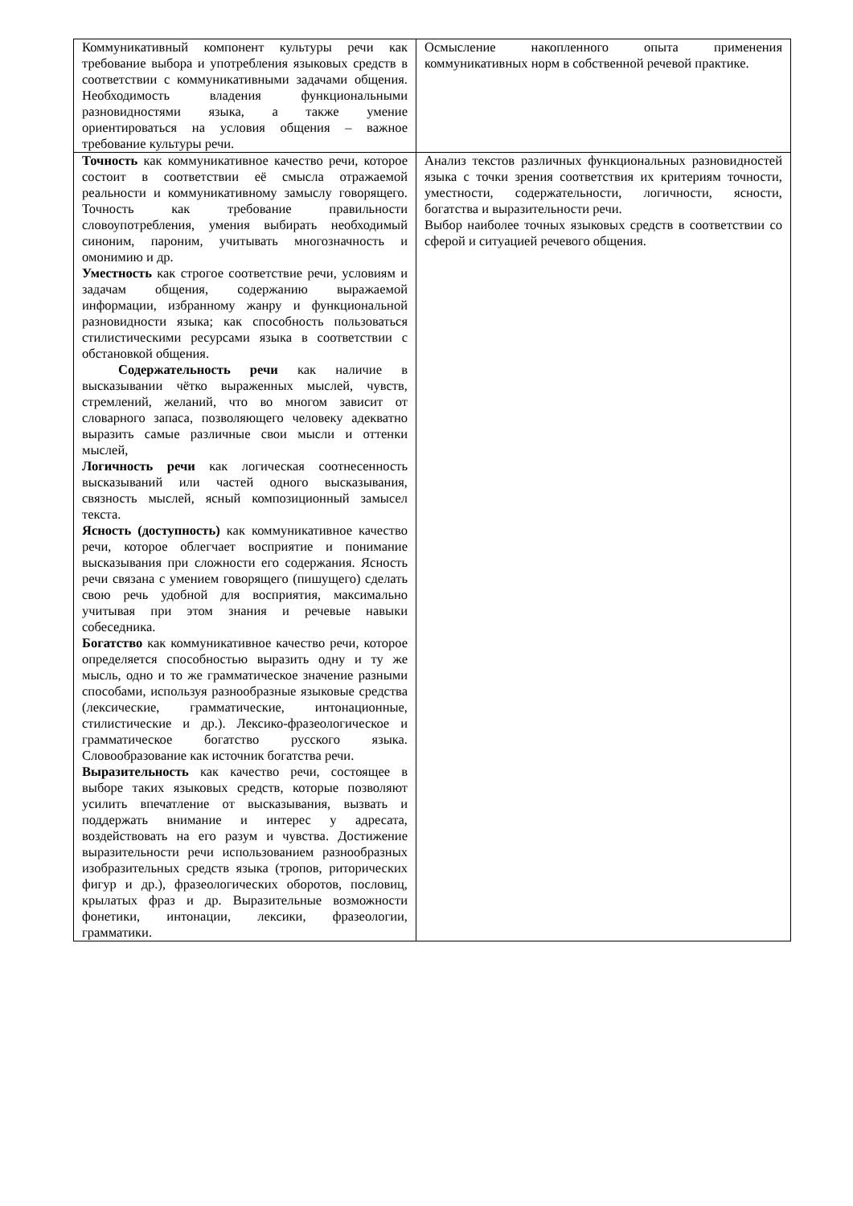| Коммуникативный компонент культуры речи как требование выбора и употребления языковых средств в соответствии с коммуникативными задачами общения. Необходимость владения функциональными разновидностями языка, а также умение ориентироваться на условия общения – важное требование культуры речи. | Осмысление накопленного опыта применения коммуникативных норм в собственной речевой практике. |
| Точность как коммуникативное качество речи, которое состоит в соответствии её смысла отражаемой реальности и коммуникативному замыслу говорящего. Точность как требование правильности словоупотребления, умения выбирать необходимый синоним, пароним, учитывать многозначность и омонимию и др. Уместность как строгое соответствие речи, условиям и задачам общения, содержанию выражаемой информации, избранному жанру и функциональной разновидности языка; как способность пользоваться стилистическими ресурсами языка в соответствии с обстановкой общения. Содержательность речи как наличие в высказывании чётко выраженных мыслей, чувств, стремлений, желаний, что во многом зависит от словарного запаса, позволяющего человеку адекватно выразить самые различные свои мысли и оттенки мыслей, Логичность речи как логическая соотнесенность высказываний или частей одного высказывания, связность мыслей, ясный композиционный замысел текста. Ясность (доступность) как коммуникативное качество речи, которое облегчает восприятие и понимание высказывания при сложности его содержания. Ясность речи связана с умением говорящего (пишущего) сделать свою речь удобной для восприятия, максимально учитывая при этом знания и речевые навыки собеседника. Богатство как коммуникативное качество речи, которое определяется способностью выразить одну и ту же мысль, одно и то же грамматическое значение разными способами, используя разнообразные языковые средства (лексические, грамматические, интонационные, стилистические и др.). Лексико-фразеологическое и грамматическое богатство русского языка. Словообразование как источник богатства речи. Выразительность как качество речи, состоящее в выборе таких языковых средств, которые позволяют усилить впечатление от высказывания, вызвать и поддержать внимание и интерес у адресата, воздействовать на его разум и чувства. Достижение выразительности речи использованием разнообразных изобразительных средств языка (тропов, риторических фигур и др.), фразеологических оборотов, пословиц, крылатых фраз и др. Выразительные возможности фонетики, интонации, лексики, фразеологии, грамматики. | Анализ текстов различных функциональных разновидностей языка с точки зрения соответствия их критериям точности, уместности, содержательности, логичности, ясности, богатства и выразительности речи. Выбор наиболее точных языковых средств в соответствии со сферой и ситуацией речевого общения. |